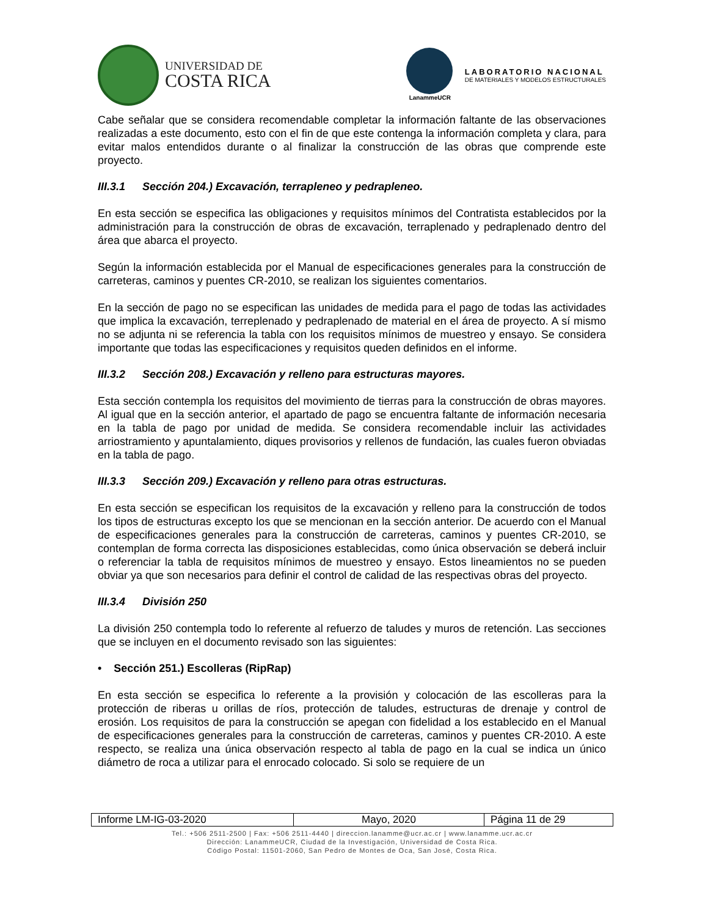UNIVERSIDAD DE
COSTA RICA
LanammeUCR
LABORATORIO NACIONAL
DE MATERIALES Y MODELOS ESTRUCTURALES
Cabe señalar que se considera recomendable completar la información faltante de las observaciones realizadas a este documento, esto con el fin de que este contenga la información completa y clara, para evitar malos entendidos durante o al finalizar la construcción de las obras que comprende este proyecto.
III.3.1 Sección 204.) Excavación, terrapleneo y pedrapleneo.
En esta sección se especifica las obligaciones y requisitos mínimos del Contratista establecidos por la administración para la construcción de obras de excavación, terraplenado y pedraplenado dentro del área que abarca el proyecto.
Según la información establecida por el Manual de especificaciones generales para la construcción de carreteras, caminos y puentes CR-2010, se realizan los siguientes comentarios.
En la sección de pago no se especifican las unidades de medida para el pago de todas las actividades que implica la excavación, terreplenado y pedraplenado de material en el área de proyecto. A sí mismo no se adjunta ni se referencia la tabla con los requisitos mínimos de muestreo y ensayo. Se considera importante que todas las especificaciones y requisitos queden definidos en el informe.
III.3.2 Sección 208.) Excavación y relleno para estructuras mayores.
Esta sección contempla los requisitos del movimiento de tierras para la construcción de obras mayores. Al igual que en la sección anterior, el apartado de pago se encuentra faltante de información necesaria en la tabla de pago por unidad de medida. Se considera recomendable incluir las actividades arriostramiento y apuntalamiento, diques provisorios y rellenos de fundación, las cuales fueron obviadas en la tabla de pago.
III.3.3 Sección 209.) Excavación y relleno para otras estructuras.
En esta sección se especifican los requisitos de la excavación y relleno para la construcción de todos los tipos de estructuras excepto los que se mencionan en la sección anterior. De acuerdo con el Manual de especificaciones generales para la construcción de carreteras, caminos y puentes CR-2010, se contemplan de forma correcta las disposiciones establecidas, como única observación se deberá incluir o referenciar la tabla de requisitos mínimos de muestreo y ensayo. Estos lineamientos no se pueden obviar ya que son necesarios para definir el control de calidad de las respectivas obras del proyecto.
III.3.4 División 250
La división 250 contempla todo lo referente al refuerzo de taludes y muros de retención. Las secciones que se incluyen en el documento revisado son las siguientes:
• Sección 251.) Escolleras (RipRap)
En esta sección se especifica lo referente a la provisión y colocación de las escolleras para la protección de riberas u orillas de ríos, protección de taludes, estructuras de drenaje y control de erosión. Los requisitos de para la construcción se apegan con fidelidad a los establecido en el Manual de especificaciones generales para la construcción de carreteras, caminos y puentes CR-2010. A este respecto, se realiza una única observación respecto al tabla de pago en la cual se indica un único diámetro de roca a utilizar para el enrocado colocado. Si solo se requiere de un
| Informe LM-IG-03-2020 | Mayo, 2020 | Página 11 de 29 |
Tel.: +506 2511-2500 | Fax: +506 2511-4440 | direccion.lanamme@ucr.ac.cr | www.lanamme.ucr.ac.cr
Dirección: LanammeUCR, Ciudad de la Investigación, Universidad de Costa Rica.
Código Postal: 11501-2060, San Pedro de Montes de Oca, San José, Costa Rica.